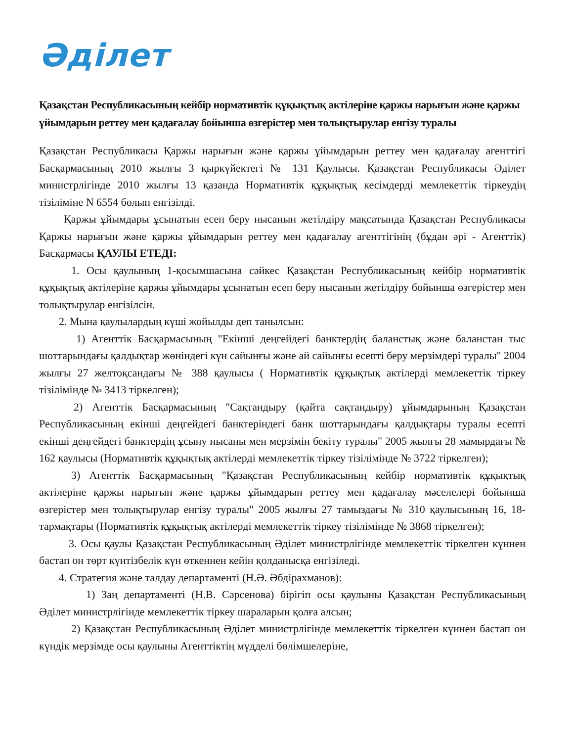Әділет
Қазақстан Республикасының кейбір нормативтік құқықтық актілеріне қаржы нарығын және қаржы ұйымдарын реттеу мен қадағалау бойынша өзгерістер мен толықтырулар енгізу туралы
Қазақстан Республикасы Қаржы нарығын және қаржы ұйымдарын реттеу мен қадағалау агенттігі Басқармасының 2010 жылғы 3 қыркүйектегі № 131 Қаулысы. Қазақстан Республикасы Әділет министрлігінде 2010 жылғы 13 қазанда Нормативтік құқықтық кесімдерді мемлекеттік тіркеудің тізіліміне N 6554 болып енгізілді.
Қаржы ұйымдары ұсынатын есеп беру нысанын жетілдіру мақсатында Қазақстан Республикасы Қаржы нарығын және қаржы ұйымдарын реттеу мен қадағалау агенттігінің (бұдан әрі - Агенттік) Басқармасы ҚАУЛЫ ЕТЕДІ:
1. Осы қаулының 1-қосымшасына сәйкес Қазақстан Республикасының кейбір нормативтік құқықтық актілеріне қаржы ұйымдары ұсынатын есеп беру нысанын жетілдіру бойынша өзгерістер мен толықтырулар енгізілсін.
2. Мына қаулылардың күші жойылды деп танылсын:
1) Агенттік Басқармасының "Екінші деңгейдегі банктердің баланстық және баланстан тыс шоттарындағы қалдықтар жөніндегі күн сайынғы және ай сайынғы есепті беру мерзімдері туралы" 2004 жылғы 27 желтоқсандағы № 388 қаулысы ( Нормативтік құқықтық актілерді мемлекеттік тіркеу тізілімінде № 3413 тіркелген);
2) Агенттік Басқармасының "Сақтандыру (қайта сақтандыру) ұйымдарының Қазақстан Республикасының екінші деңгейдегі банктеріндегі банк шоттарындағы қалдықтары туралы есепті екінші деңгейдегі банктердің ұсыну нысаны мен мерзімін бекіту туралы" 2005 жылғы 28 мамырдағы № 162 қаулысы (Нормативтік құқықтық актілерді мемлекеттік тіркеу тізілімінде № 3722 тіркелген);
3) Агенттік Басқармасының "Қазақстан Республикасының кейбір нормативтік құқықтық актілеріне қаржы нарығын және қаржы ұйымдарын реттеу мен қадағалау мәселелері бойынша өзгерістер мен толықтырулар енгізу туралы" 2005 жылғы 27 тамыздағы № 310 қаулысының 16, 18-тармақтары (Нормативтік құқықтық актілерді мемлекеттік тіркеу тізілімінде № 3868 тіркелген);
3. Осы қаулы Қазақстан Республикасының Әділет министрлігінде мемлекеттік тіркелген күннен бастап он төрт күнтізбелік күн өткеннен кейін қолданысқа енгізіледі.
4. Стратегия және талдау департаменті (Н.Ә. Әбдірахманов):
1) Заң департаменті (Н.В. Сәрсенова) бірігіп осы қаулыны Қазақстан Республикасының Әділет министрлігінде мемлекеттік тіркеу шараларын қолға алсын;
2) Қазақстан Республикасының Әділет министрлігінде мемлекеттік тіркелген күннен бастап он күндік мерзімде осы қаулыны Агенттіктің мүдделі бөлімшелеріне,